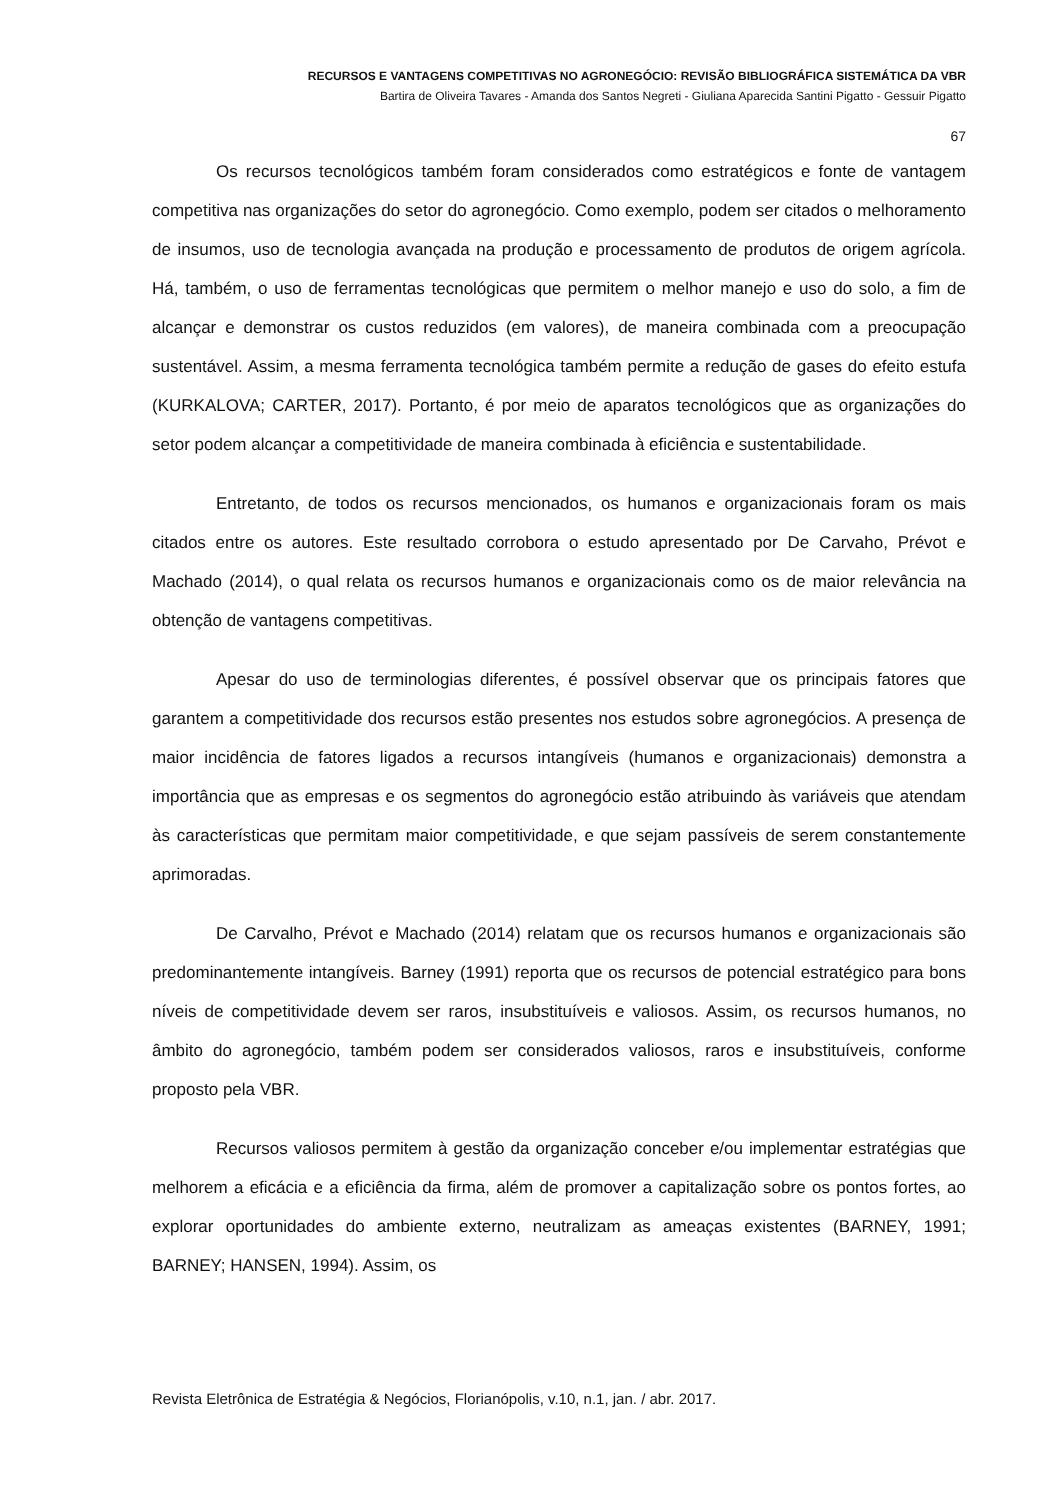RECURSOS E VANTAGENS COMPETITIVAS NO AGRONEGÓCIO: REVISÃO BIBLIOGRÁFICA SISTEMÁTICA DA VBR
Bartira de Oliveira Tavares - Amanda dos Santos Negreti - Giuliana Aparecida Santini Pigatto - Gessuir Pigatto
67
Os recursos tecnológicos também foram considerados como estratégicos e fonte de vantagem competitiva nas organizações do setor do agronegócio. Como exemplo, podem ser citados o melhoramento de insumos, uso de tecnologia avançada na produção e processamento de produtos de origem agrícola. Há, também, o uso de ferramentas tecnológicas que permitem o melhor manejo e uso do solo, a fim de alcançar e demonstrar os custos reduzidos (em valores), de maneira combinada com a preocupação sustentável. Assim, a mesma ferramenta tecnológica também permite a redução de gases do efeito estufa (KURKALOVA; CARTER, 2017). Portanto, é por meio de aparatos tecnológicos que as organizações do setor podem alcançar a competitividade de maneira combinada à eficiência e sustentabilidade.
Entretanto, de todos os recursos mencionados, os humanos e organizacionais foram os mais citados entre os autores. Este resultado corrobora o estudo apresentado por De Carvaho, Prévot e Machado (2014), o qual relata os recursos humanos e organizacionais como os de maior relevância na obtenção de vantagens competitivas.
Apesar do uso de terminologias diferentes, é possível observar que os principais fatores que garantem a competitividade dos recursos estão presentes nos estudos sobre agronegócios. A presença de maior incidência de fatores ligados a recursos intangíveis (humanos e organizacionais) demonstra a importância que as empresas e os segmentos do agronegócio estão atribuindo às variáveis que atendam às características que permitam maior competitividade, e que sejam passíveis de serem constantemente aprimoradas.
De Carvalho, Prévot e Machado (2014) relatam que os recursos humanos e organizacionais são predominantemente intangíveis. Barney (1991) reporta que os recursos de potencial estratégico para bons níveis de competitividade devem ser raros, insubstituíveis e valiosos. Assim, os recursos humanos, no âmbito do agronegócio, também podem ser considerados valiosos, raros e insubstituíveis, conforme proposto pela VBR.
Recursos valiosos permitem à gestão da organização conceber e/ou implementar estratégias que melhorem a eficácia e a eficiência da firma, além de promover a capitalização sobre os pontos fortes, ao explorar oportunidades do ambiente externo, neutralizam as ameaças existentes (BARNEY, 1991; BARNEY; HANSEN, 1994). Assim, os
Revista Eletrônica de Estratégia & Negócios, Florianópolis, v.10, n.1, jan. / abr. 2017.